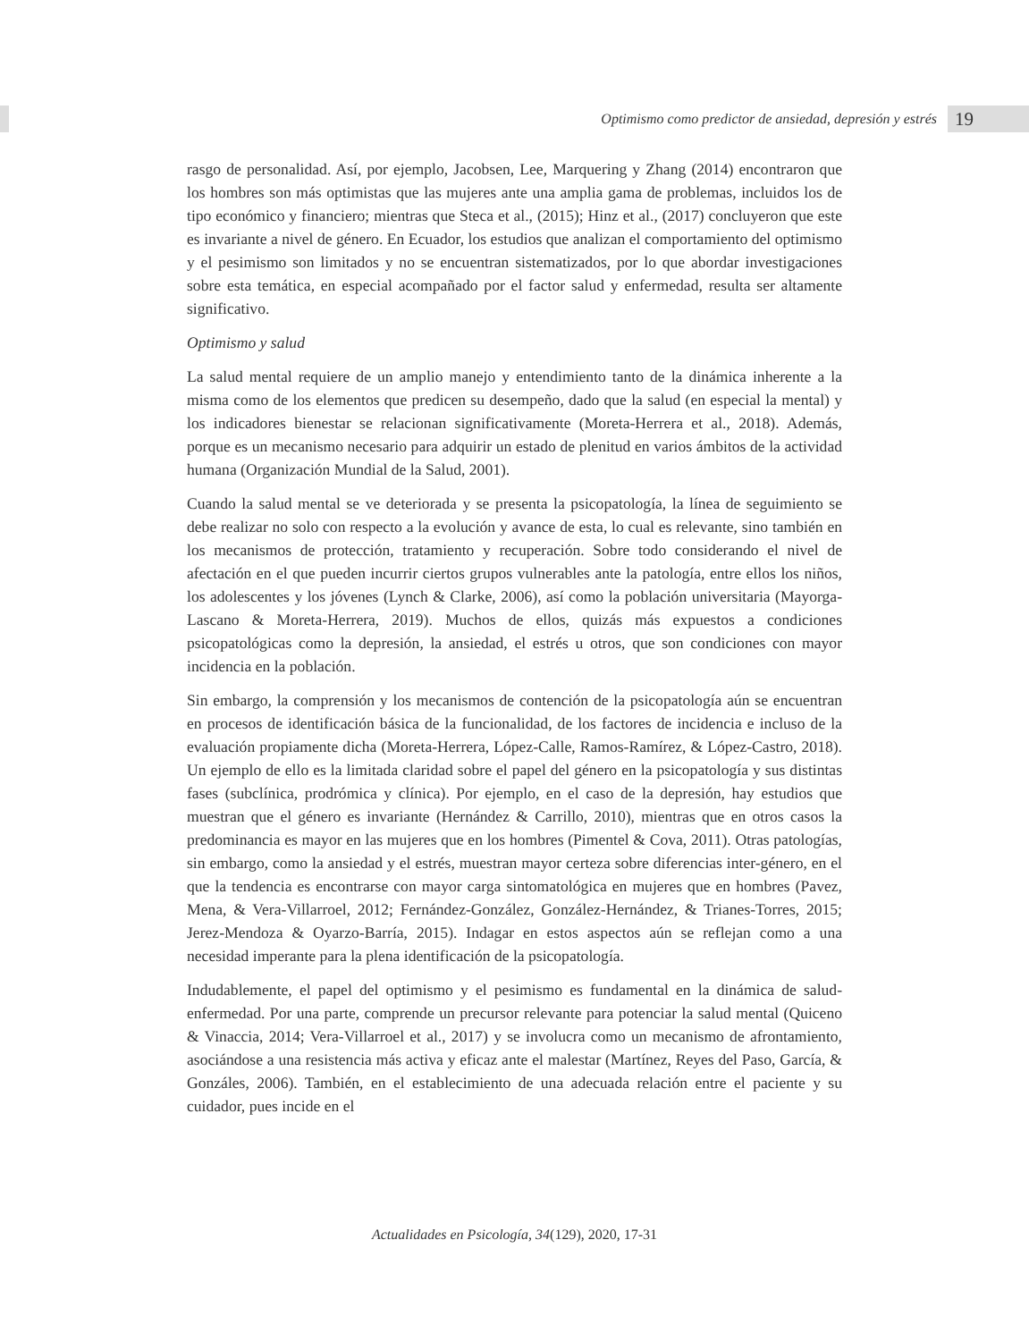Optimismo como predictor de ansiedad, depresión y estrés 19
rasgo de personalidad. Así, por ejemplo, Jacobsen, Lee, Marquering y Zhang (2014) encontraron que los hombres son más optimistas que las mujeres ante una amplia gama de problemas, incluidos los de tipo económico y financiero; mientras que Steca et al., (2015); Hinz et al., (2017) concluyeron que este es invariante a nivel de género. En Ecuador, los estudios que analizan el comportamiento del optimismo y el pesimismo son limitados y no se encuentran sistematizados, por lo que abordar investigaciones sobre esta temática, en especial acompañado por el factor salud y enfermedad, resulta ser altamente significativo.
Optimismo y salud
La salud mental requiere de un amplio manejo y entendimiento tanto de la dinámica inherente a la misma como de los elementos que predicen su desempeño, dado que la salud (en especial la mental) y los indicadores bienestar se relacionan significativamente (Moreta-Herrera et al., 2018). Además, porque es un mecanismo necesario para adquirir un estado de plenitud en varios ámbitos de la actividad humana (Organización Mundial de la Salud, 2001).
Cuando la salud mental se ve deteriorada y se presenta la psicopatología, la línea de seguimiento se debe realizar no solo con respecto a la evolución y avance de esta, lo cual es relevante, sino también en los mecanismos de protección, tratamiento y recuperación. Sobre todo considerando el nivel de afectación en el que pueden incurrir ciertos grupos vulnerables ante la patología, entre ellos los niños, los adolescentes y los jóvenes (Lynch & Clarke, 2006), así como la población universitaria (Mayorga-Lascano & Moreta-Herrera, 2019). Muchos de ellos, quizás más expuestos a condiciones psicopatológicas como la depresión, la ansiedad, el estrés u otros, que son condiciones con mayor incidencia en la población.
Sin embargo, la comprensión y los mecanismos de contención de la psicopatología aún se encuentran en procesos de identificación básica de la funcionalidad, de los factores de incidencia e incluso de la evaluación propiamente dicha (Moreta-Herrera, López-Calle, Ramos-Ramírez, & López-Castro, 2018). Un ejemplo de ello es la limitada claridad sobre el papel del género en la psicopatología y sus distintas fases (subclínica, prodrómica y clínica). Por ejemplo, en el caso de la depresión, hay estudios que muestran que el género es invariante (Hernández & Carrillo, 2010), mientras que en otros casos la predominancia es mayor en las mujeres que en los hombres (Pimentel & Cova, 2011). Otras patologías, sin embargo, como la ansiedad y el estrés, muestran mayor certeza sobre diferencias inter-género, en el que la tendencia es encontrarse con mayor carga sintomatológica en mujeres que en hombres (Pavez, Mena, & Vera-Villarroel, 2012; Fernández-González, González-Hernández, & Trianes-Torres, 2015; Jerez-Mendoza & Oyarzo-Barría, 2015). Indagar en estos aspectos aún se reflejan como a una necesidad imperante para la plena identificación de la psicopatología.
Indudablemente, el papel del optimismo y el pesimismo es fundamental en la dinámica de salud-enfermedad. Por una parte, comprende un precursor relevante para potenciar la salud mental (Quiceno & Vinaccia, 2014; Vera-Villarroel et al., 2017) y se involucra como un mecanismo de afrontamiento, asociándose a una resistencia más activa y eficaz ante el malestar (Martínez, Reyes del Paso, García, & Gonzáles, 2006). También, en el establecimiento de una adecuada relación entre el paciente y su cuidador, pues incide en el
Actualidades en Psicología, 34(129), 2020, 17-31